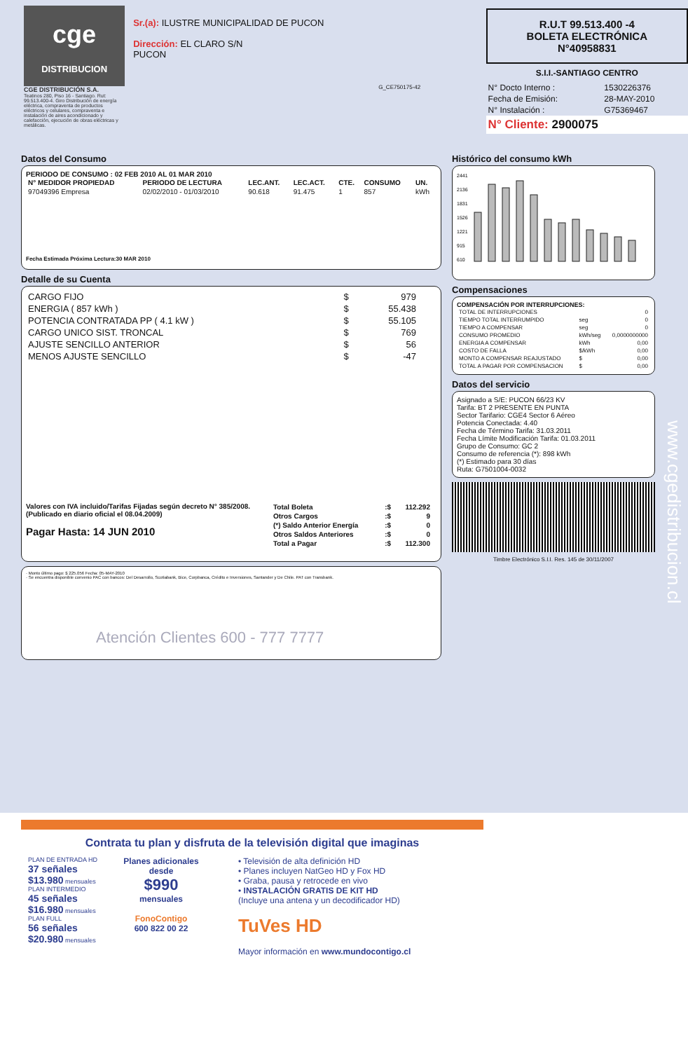cge
DISTRIBUCION
CGE DISTRIBUCIÓN S.A.
Teatinos 280, Piso 16 - Santiago. Rut: 99.513.400-4. Giro Distribución de energía eléctrica, compraventa de productos eléctricos y celulares, compraventa e instalación de aires acondicionado y calefacción, ejecución de obras eléctricas y metálicas.
Sr.(a): ILUSTRE MUNICIPALIDAD DE PUCON
Dirección: EL CLARO S/N
PUCON
G_CE750175-42
R.U.T 99.513.400 -4
BOLETA ELECTRÓNICA
N°40958831
S.I.I.-SANTIAGO CENTRO
| N° Docto Interno : | 1530226376 |
| Fecha de Emisión: | 28-MAY-2010 |
| N° Instalación : | G75369467 |
N° Cliente: 2900075
Datos del Consumo
PERIODO DE CONSUMO : 02 FEB 2010 AL 01 MAR 2010
| N° MEDIDOR PROPIEDAD | PERIODO DE LECTURA | LEC.ANT. | LEC.ACT. | CTE. | CONSUMO | UN. |
| --- | --- | --- | --- | --- | --- | --- |
| 97049396 Empresa | 02/02/2010 - 01/03/2010 | 90.618 | 91.475 | 1 | 857 | kWh |
Fecha Estimada Próxima Lectura:30 MAR 2010
Detalle de su Cuenta
| CARGO FIJO | $ | 979 |
| ENERGIA ( 857 kWh ) | $ | 55.438 |
| POTENCIA CONTRATADA PP ( 4.1 kW ) | $ | 55.105 |
| CARGO UNICO SIST. TRONCAL | $ | 769 |
| AJUSTE SENCILLO ANTERIOR | $ | 56 |
| MENOS AJUSTE SENCILLO | $ | -47 |
Valores con IVA incluido/Tarifas Fijadas según decreto N° 385/2008. (Publicado en diario oficial el 08.04.2009)
Pagar Hasta: 14 JUN 2010
| Total Boleta | :$ | 112.292 |
| Otros Cargos | :$ | 9 |
| (*) Saldo Anterior Energía | :$ | 0 |
| Otros Saldos Anteriores | :$ | 0 |
| Total a Pagar | :$ | 112.300 |
· Monto último pago: $ 225.056 Fecha: 05-MAY-2010
· Se encuentra disponible convenio PAC con bancos: Del Desarrollo, Scotiabank, Bice, Corpbanca, Crédito e Inversiones, Santander y De Chile. PAT con Transbank.
Atención Clientes 600 - 777 7777
Histórico del consumo kWh
2441
2136
1831
1526
1221
915
610
Compensaciones
COMPENSACIÓN POR INTERRUPCIONES:
| TOTAL DE INTERRUPCIONES | | 0 |
| TIEMPO TOTAL INTERRUMPIDO | seg | 0 |
| TIEMPO A COMPENSAR | seg | 0 |
| CONSUMO PROMEDIO | kWh/seg | 0,0000000000 |
| ENERGIA A COMPENSAR | kWh | 0,00 |
| COSTO DE FALLA | $/kWh | 0,00 |
| MONTO A COMPENSAR REAJUSTADO | $ | 0,00 |
| TOTAL A PAGAR POR COMPENSACION | $ | 0,00 |
Datos del servicio
Asignado a S/E: PUCON 66/23 KV
Tarifa: BT 2 PRESENTE EN PUNTA
Sector Tarifario: CGE4 Sector 6 Aéreo
Potencia Conectada: 4.40
Fecha de Término Tarifa: 31.03.2011
Fecha Límite Modificación Tarifa: 01.03.2011
Grupo de Consumo: GC 2
Consumo de referencia (*): 898 kWh
(*) Estimado para 30 días
Ruta: G7501004-0032
Timbre Electrónico S.I.I. Res. 145 de 30/11/2007
www.cgedistribucion.cl
Contrata tu plan y disfruta de la televisión digital que imaginas
PLAN DE ENTRADA HD
37 señales $13.980 mensuales
PLAN INTERMEDIO
45 señales $16.980 mensuales
PLAN FULL
56 señales $20.980 mensuales
Planes adicionales desde
$990
mensuales
FonoContigo
600 822 00 22
• Televisión de alta definición HD
• Planes incluyen NatGeo HD y Fox HD
• Graba, pausa y retrocede en vivo
• INSTALACIÓN GRATIS DE KIT HD
(Incluye una antena y un decodificador HD)
TuVes HD
Mayor información en www.mundocontigo.cl